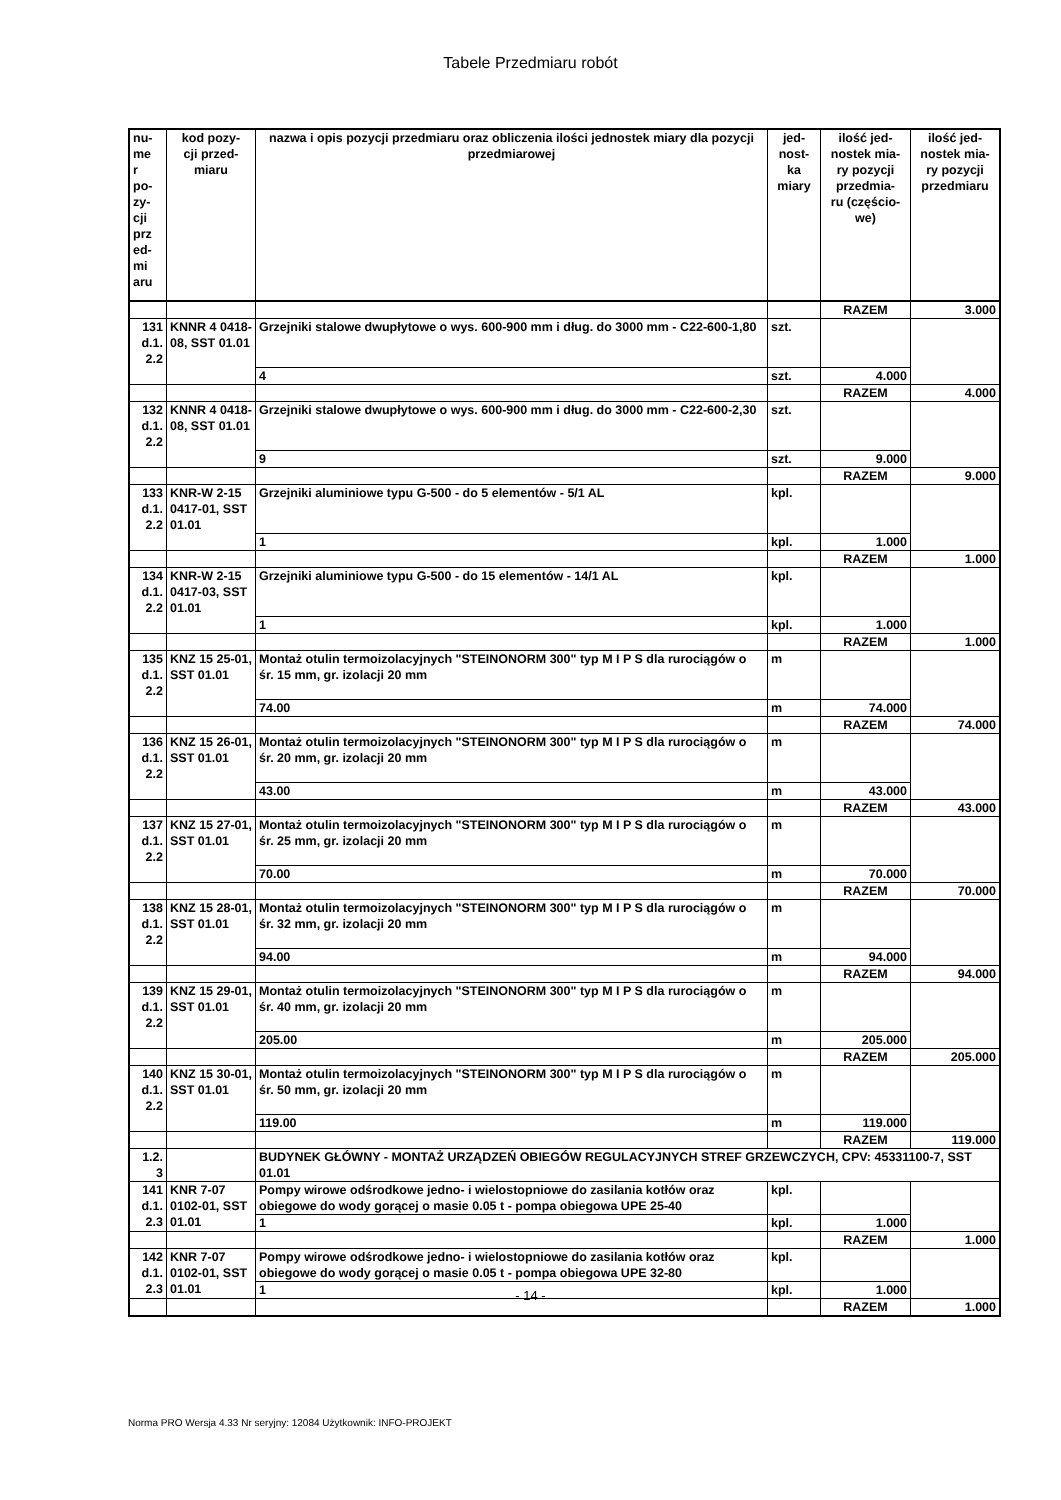Tabele Przedmiaru robót
| nu- me r po- zy- cji prz ed- mi aru | kod pozy- cji przed- miaru | nazwa i opis pozycji przedmiaru oraz obliczenia ilości jednostek miary dla pozycji przedmiarowej | jed- nost- ka miary | ilość jed- nostek mia- ry pozycji przedmia- ru (częścio- we) | ilość jed- nostek mia- ry pozycji przedmiaru |
| --- | --- | --- | --- | --- | --- |
| | | | | RAZEM | 3.000 |
| 131 d.1. 2.2 | KNNR 4 0418-08, SST 01.01 | Grzejniki stalowe dwupłytowe o wys. 600-900 mm i dług. do 3000 mm - C22-600-1,80 | szt. | | |
| | | 4 | szt. | 4.000 | |
| | | | | RAZEM | 4.000 |
| 132 d.1. 2.2 | KNNR 4 0418-08, SST 01.01 | Grzejniki stalowe dwupłytowe o wys. 600-900 mm i dług. do 3000 mm - C22-600-2,30 | szt. | | |
| | | 9 | szt. | 9.000 | |
| | | | | RAZEM | 9.000 |
| 133 d.1. 2.2 | KNR-W 2-15 0417-01, SST 01.01 | Grzejniki aluminiowe typu G-500 - do 5 elementów - 5/1 AL | kpl. | | |
| | | 1 | kpl. | 1.000 | |
| | | | | RAZEM | 1.000 |
| 134 d.1. 2.2 | KNR-W 2-15 0417-03, SST 01.01 | Grzejniki aluminiowe typu G-500 - do 15 elementów - 14/1 AL | kpl. | | |
| | | 1 | kpl. | 1.000 | |
| | | | | RAZEM | 1.000 |
| 135 d.1. 2.2 | KNZ 15 25-01, SST 01.01 | Montaż otulin termoizolacyjnych "STEINONORM 300" typ M I P S dla rurociągów o śr. 15 mm, gr. izolacji 20 mm | m | | |
| | | 74.00 | m | 74.000 | |
| | | | | RAZEM | 74.000 |
| 136 d.1. 2.2 | KNZ 15 26-01, SST 01.01 | Montaż otulin termoizolacyjnych "STEINONORM 300" typ M I P S dla rurociągów o śr. 20 mm, gr. izolacji 20 mm | m | | |
| | | 43.00 | m | 43.000 | |
| | | | | RAZEM | 43.000 |
| 137 d.1. 2.2 | KNZ 15 27-01, SST 01.01 | Montaż otulin termoizolacyjnych "STEINONORM 300" typ M I P S dla rurociągów o śr. 25 mm, gr. izolacji 20 mm | m | | |
| | | 70.00 | m | 70.000 | |
| | | | | RAZEM | 70.000 |
| 138 d.1. 2.2 | KNZ 15 28-01, SST 01.01 | Montaż otulin termoizolacyjnych "STEINONORM 300" typ M I P S dla rurociągów o śr. 32 mm, gr. izolacji 20 mm | m | | |
| | | 94.00 | m | 94.000 | |
| | | | | RAZEM | 94.000 |
| 139 d.1. 2.2 | KNZ 15 29-01, SST 01.01 | Montaż otulin termoizolacyjnych "STEINONORM 300" typ M I P S dla rurociągów o śr. 40 mm, gr. izolacji 20 mm | m | | |
| | | 205.00 | m | 205.000 | |
| | | | | RAZEM | 205.000 |
| 140 d.1. 2.2 | KNZ 15 30-01, SST 01.01 | Montaż otulin termoizolacyjnych "STEINONORM 300" typ M I P S dla rurociągów o śr. 50 mm, gr. izolacji 20 mm | m | | |
| | | 119.00 | m | 119.000 | |
| | | | | RAZEM | 119.000 |
| 1.2. 3 | | BUDYNEK GŁÓWNY - MONTAŻ URZĄDZEŃ OBIEGÓW REGULACYJNYCH STREF GRZEWCZYCH, CPV: 45331100-7, SST 01.01 | | | |
| 141 d.1. 2.3 | KNR 7-07 0102-01, SST 01.01 | Pompy wirowe odśrodkowe jedno- i wielostopniowe do zasilania kotłów oraz obiegowe do wody gorącej o masie 0.05 t - pompa obiegowa UPE 25-40 | kpl. | | |
| | | 1 | kpl. | 1.000 | |
| | | | | RAZEM | 1.000 |
| 142 d.1. 2.3 | KNR 7-07 0102-01, SST 01.01 | Pompy wirowe odśrodkowe jedno- i wielostopniowe do zasilania kotłów oraz obiegowe do wody gorącej o masie 0.05 t - pompa obiegowa UPE 32-80 | kpl. | | |
| | | 1 | kpl. | 1.000 | |
| | | | | RAZEM | 1.000 |
- 14 -
Norma PRO Wersja 4.33 Nr seryjny: 12084 Użytkownik: INFO-PROJEKT